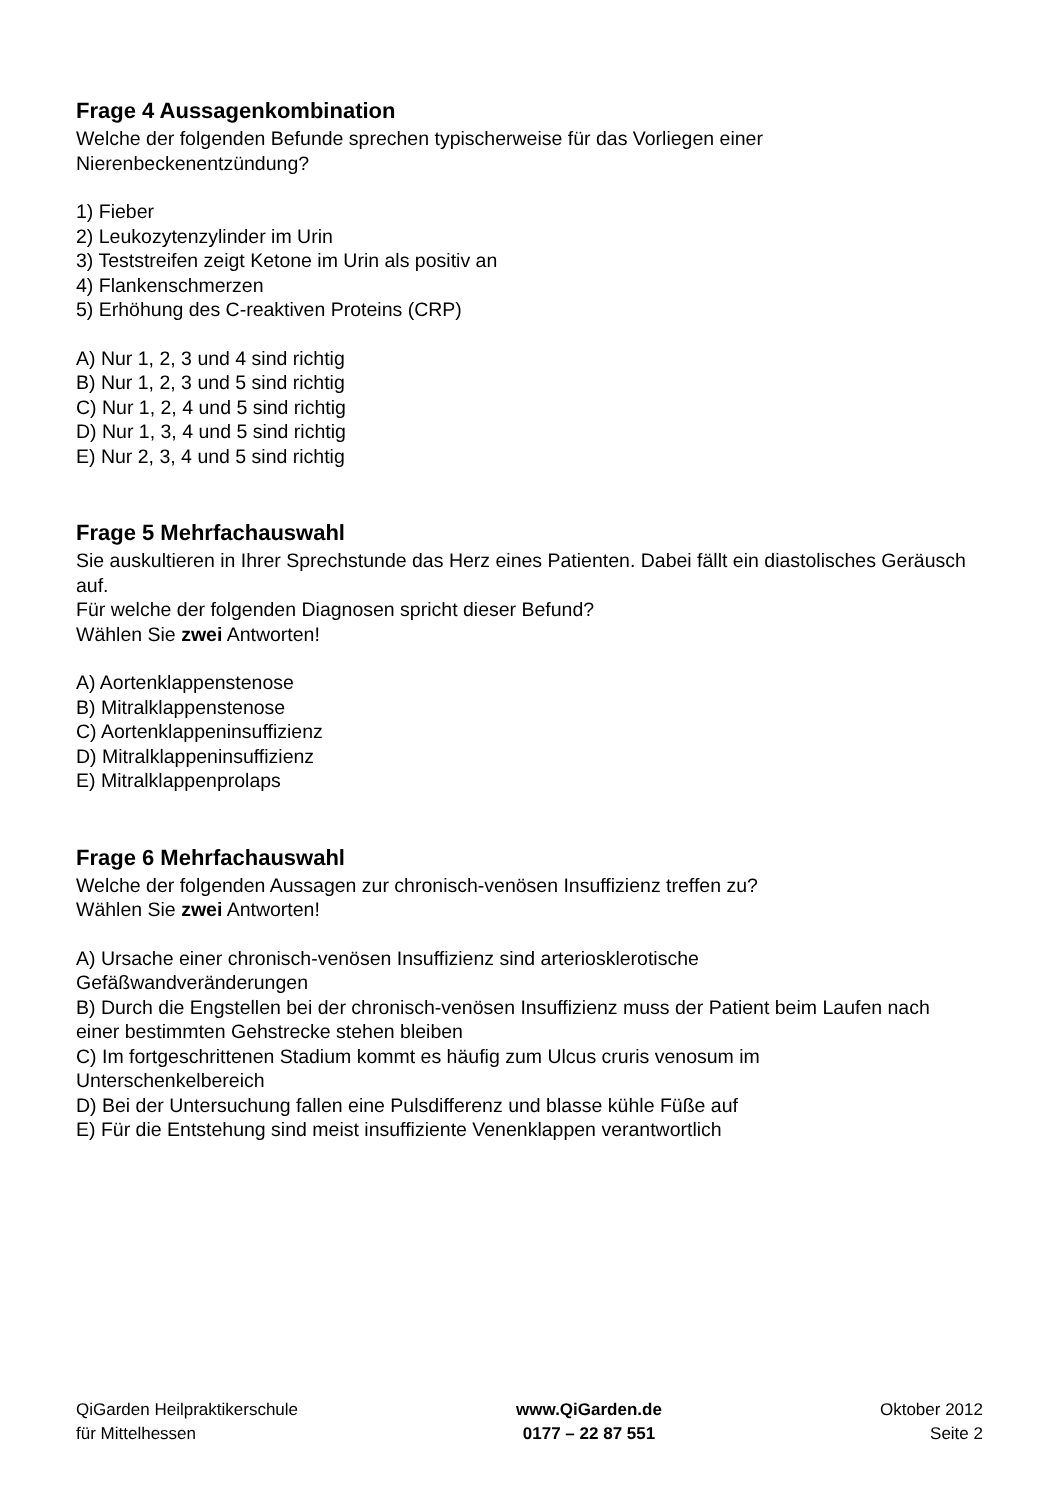Frage 4 Aussagenkombination
Welche der folgenden Befunde sprechen typischerweise für das Vorliegen einer Nierenbeckenentzündung?
1) Fieber
2) Leukozytenzylinder im Urin
3) Teststreifen zeigt Ketone im Urin als positiv an
4) Flankenschmerzen
5) Erhöhung des C-reaktiven Proteins (CRP)
A) Nur 1, 2, 3 und 4 sind richtig
B) Nur 1, 2, 3 und 5 sind richtig
C) Nur 1, 2, 4 und 5 sind richtig
D) Nur 1, 3, 4 und 5 sind richtig
E) Nur 2, 3, 4 und 5 sind richtig
Frage 5 Mehrfachauswahl
Sie auskultieren in Ihrer Sprechstunde das Herz eines Patienten. Dabei fällt ein diastolisches Geräusch auf.
Für welche der folgenden Diagnosen spricht dieser Befund?
Wählen Sie zwei Antworten!
A) Aortenklappenstenose
B) Mitralklappenstenose
C) Aortenklappeninsuffizienz
D) Mitralklappeninsuffizienz
E) Mitralklappenprolaps
Frage 6 Mehrfachauswahl
Welche der folgenden Aussagen zur chronisch-venösen Insuffizienz treffen zu?
Wählen Sie zwei Antworten!
A) Ursache einer chronisch-venösen Insuffizienz sind arteriosklerotische
Gefäßwandveränderungen
B) Durch die Engstellen bei der chronisch-venösen Insuffizienz muss der Patient beim Laufen nach einer bestimmten Gehstrecke stehen bleiben
C) Im fortgeschrittenen Stadium kommt es häufig zum Ulcus cruris venosum im
Unterschenkelbereich
D) Bei der Untersuchung fallen eine Pulsdifferenz und blasse kühle Füße auf
E) Für die Entstehung sind meist insuffiziente Venenklappen verantwortlich
QiGarden Heilpraktikerschule
für Mittelhessen
www.QiGarden.de
0177 – 22 87 551
Oktober 2012
Seite 2